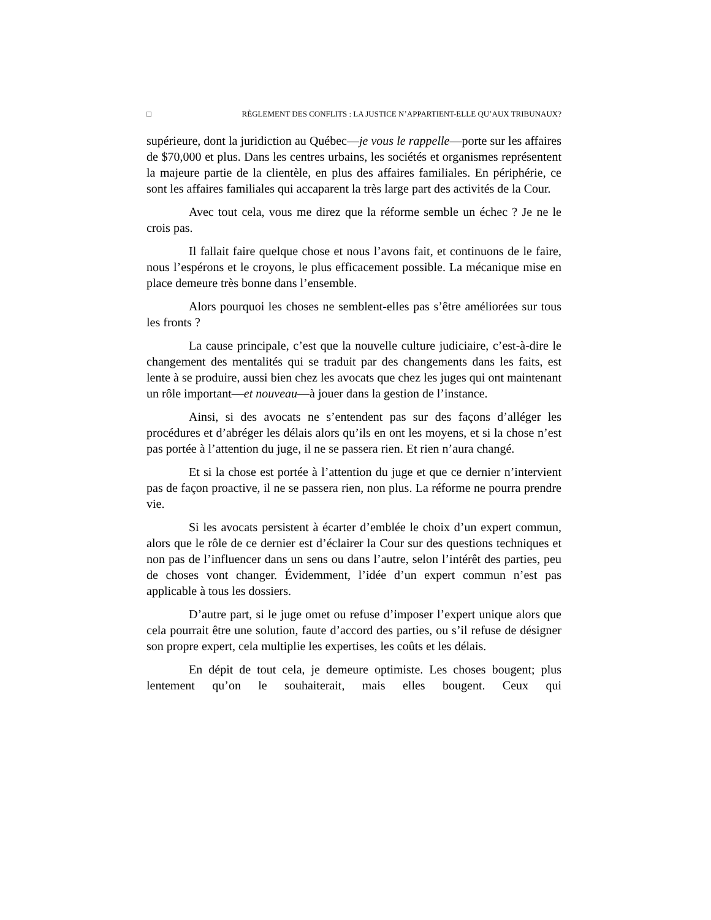□ RÈGLEMENT DES CONFLITS : LA JUSTICE N’APPARTIENT-ELLE QU’AUX TRIBUNAUX?
supérieure, dont la juridiction au Québec—je vous le rappelle—porte sur les affaires de $70,000 et plus. Dans les centres urbains, les sociétés et organismes représentent la majeure partie de la clientèle, en plus des affaires familiales. En périphérie, ce sont les affaires familiales qui accaparent la très large part des activités de la Cour.
Avec tout cela, vous me direz que la réforme semble un échec ? Je ne le crois pas.
Il fallait faire quelque chose et nous l’avons fait, et continuons de le faire, nous l’espérons et le croyons, le plus efficacement possible. La mécanique mise en place demeure très bonne dans l’ensemble.
Alors pourquoi les choses ne semblent-elles pas s’être améliorées sur tous les fronts ?
La cause principale, c’est que la nouvelle culture judiciaire, c’est-à-dire le changement des mentalités qui se traduit par des changements dans les faits, est lente à se produire, aussi bien chez les avocats que chez les juges qui ont maintenant un rôle important—et nouveau—à jouer dans la gestion de l’instance.
Ainsi, si des avocats ne s’entendent pas sur des façons d’alléger les procédures et d’abréger les délais alors qu’ils en ont les moyens, et si la chose n’est pas portée à l’attention du juge, il ne se passera rien. Et rien n’aura changé.
Et si la chose est portée à l’attention du juge et que ce dernier n’intervient pas de façon proactive, il ne se passera rien, non plus. La réforme ne pourra prendre vie.
Si les avocats persistent à écarter d’emblée le choix d’un expert commun, alors que le rôle de ce dernier est d’éclairer la Cour sur des questions techniques et non pas de l’influencer dans un sens ou dans l’autre, selon l’intérêt des parties, peu de choses vont changer. Évidemment, l’idée d’un expert commun n’est pas applicable à tous les dossiers.
D’autre part, si le juge omet ou refuse d’imposer l’expert unique alors que cela pourrait être une solution, faute d’accord des parties, ou s’il refuse de désigner son propre expert, cela multiplie les expertises, les coûts et les délais.
En dépit de tout cela, je demeure optimiste. Les choses bougent; plus lentement qu’on le souhaiterait, mais elles bougent. Ceux qui